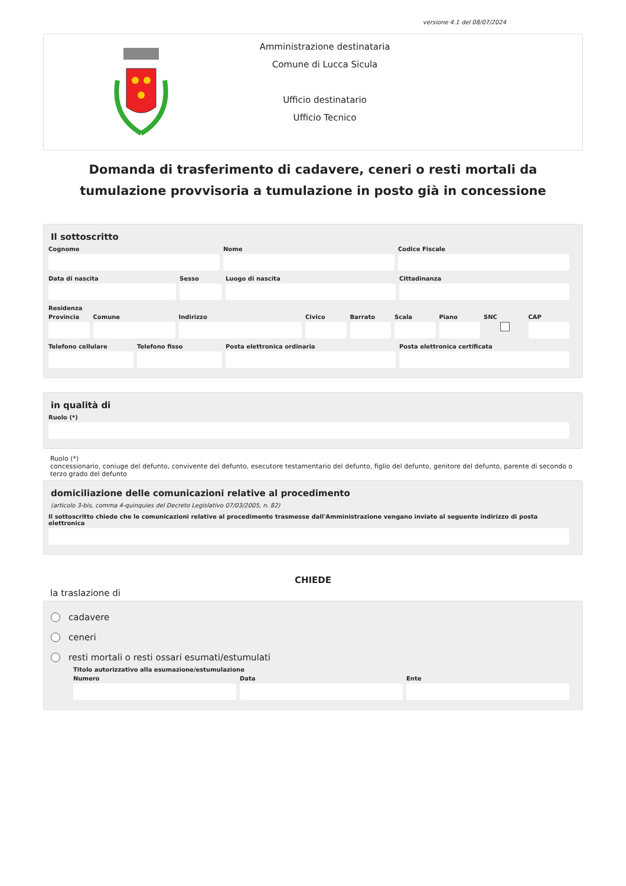versione 4.1 del 08/07/2024
Amministrazione destinataria
Comune di Lucca Sicula
Ufficio destinatario
Ufficio Tecnico
Domanda di trasferimento di cadavere, ceneri o resti mortali da tumulazione provvisoria a tumulazione in posto già in concessione
Il sottoscritto
Cognome Nome Codice Fiscale
Data di nascita Sesso Luogo di nascita Cittadinanza
Residenza
Provincia Comune Indirizzo Civico Barrato Scala Piano SNC CAP
Telefono cellulare Telefono fisso Posta elettronica ordinaria Posta elettronica certificata
in qualità di
Ruolo (*)
Ruolo (*)
concessionario, coniuge del defunto, convivente del defunto, esecutore testamentario del defunto, figlio del defunto, genitore del defunto, parente di secondo o terzo grado del defunto
domiciliazione delle comunicazioni relative al procedimento
(articolo 3-bis, comma 4-quinquies del Decreto Legislativo 07/03/2005, n. 82)
Il sottoscritto chiede che le comunicazioni relative al procedimento trasmesse dall'Amministrazione vengano inviate al seguente indirizzo di posta elettronica
CHIEDE
la traslazione di
cadavere
ceneri
resti mortali o resti ossari esumati/estumulati
Titolo autorizzativo alla esumazione/estumulazione
Numero Data Ente